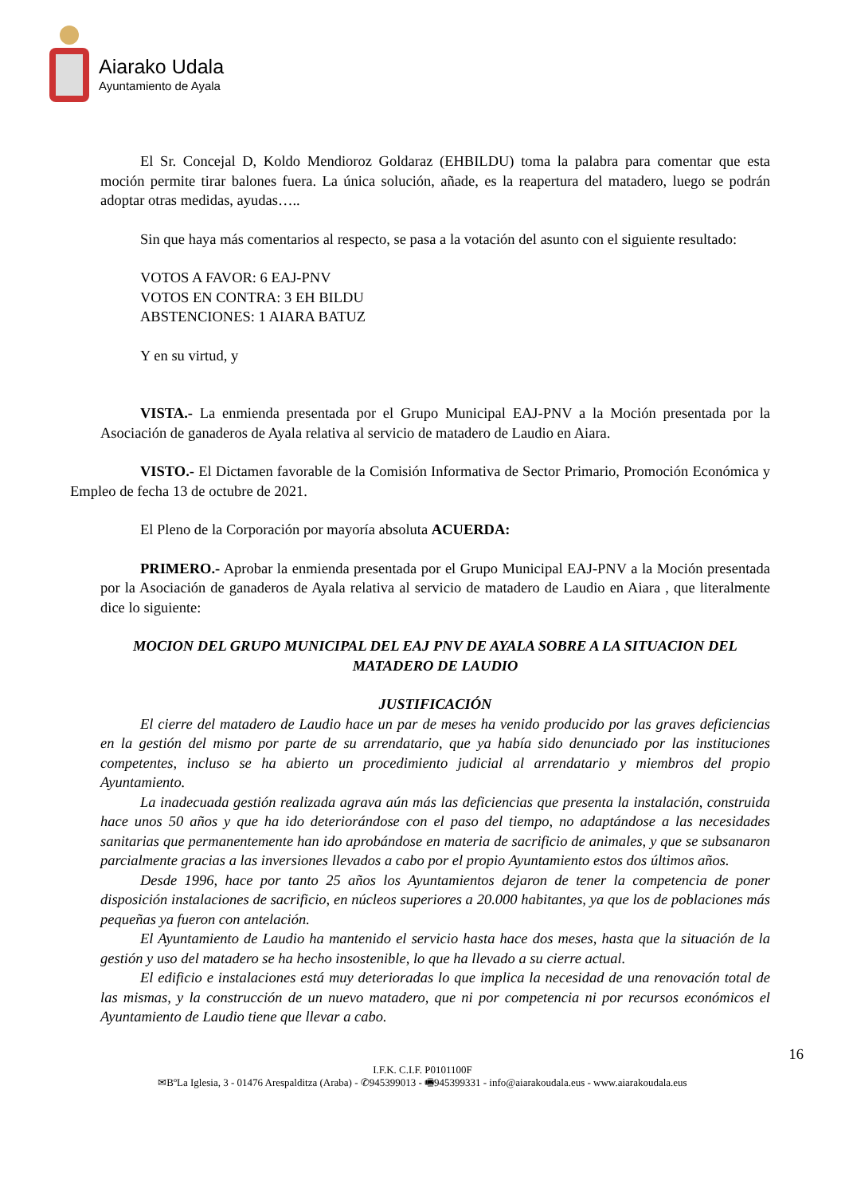Aiarako Udala
Ayuntamiento de Ayala
El Sr. Concejal D, Koldo Mendioroz Goldaraz (EHBILDU) toma la palabra para comentar que esta moción permite tirar balones fuera. La única solución, añade, es la reapertura del matadero, luego se podrán adoptar otras medidas, ayudas…..
Sin que haya más comentarios al respecto, se pasa a la votación del asunto con el siguiente resultado:
VOTOS A FAVOR: 6 EAJ-PNV
VOTOS EN CONTRA: 3 EH BILDU
ABSTENCIONES: 1 AIARA BATUZ
Y en su virtud, y
VISTA.- La enmienda presentada por el Grupo Municipal EAJ-PNV a la Moción presentada por la Asociación de ganaderos de Ayala relativa al servicio de matadero de Laudio en Aiara.
VISTO.- El Dictamen favorable de la Comisión Informativa de Sector Primario, Promoción Económica y Empleo de fecha 13 de octubre de 2021.
El Pleno de la Corporación por mayoría absoluta ACUERDA:
PRIMERO.- Aprobar la enmienda presentada por el Grupo Municipal EAJ-PNV a la Moción presentada por la Asociación de ganaderos de Ayala relativa al servicio de matadero de Laudio en Aiara , que literalmente dice lo siguiente:
MOCION DEL GRUPO MUNICIPAL DEL EAJ PNV DE AYALA SOBRE A LA SITUACION DEL MATADERO DE LAUDIO
JUSTIFICACIÓN
El cierre del matadero de Laudio hace un par de meses ha venido producido por las graves deficiencias en la gestión del mismo por parte de su arrendatario, que ya había sido denunciado por las instituciones competentes, incluso se ha abierto un procedimiento judicial al arrendatario y miembros del propio Ayuntamiento.
La inadecuada gestión realizada agrava aún más las deficiencias que presenta la instalación, construida hace unos 50 años y que ha ido deteriorándose con el paso del tiempo, no adaptándose a las necesidades sanitarias que permanentemente han ido aprobándose en materia de sacrificio de animales, y que se subsanaron parcialmente gracias a las inversiones llevados a cabo por el propio Ayuntamiento estos dos últimos años.
Desde 1996, hace por tanto 25 años los Ayuntamientos dejaron de tener la competencia de poner disposición instalaciones de sacrificio, en núcleos superiores a 20.000 habitantes, ya que los de poblaciones más pequeñas ya fueron con antelación.
El Ayuntamiento de Laudio ha mantenido el servicio hasta hace dos meses, hasta que la situación de la gestión y uso del matadero se ha hecho insostenible, lo que ha llevado a su cierre actual.
El edificio e instalaciones está muy deterioradas lo que implica la necesidad de una renovación total de las mismas, y la construcción de un nuevo matadero, que ni por competencia ni por recursos económicos el Ayuntamiento de Laudio tiene que llevar a cabo.
16
I.F.K. C.I.F. P0101100F
✉BºLa Iglesia, 3 - 01476 Arespalditza (Araba) - ✆945399013 - 🖷945399331 - info@aiarakoudala.eus - www.aiarakoudala.eus